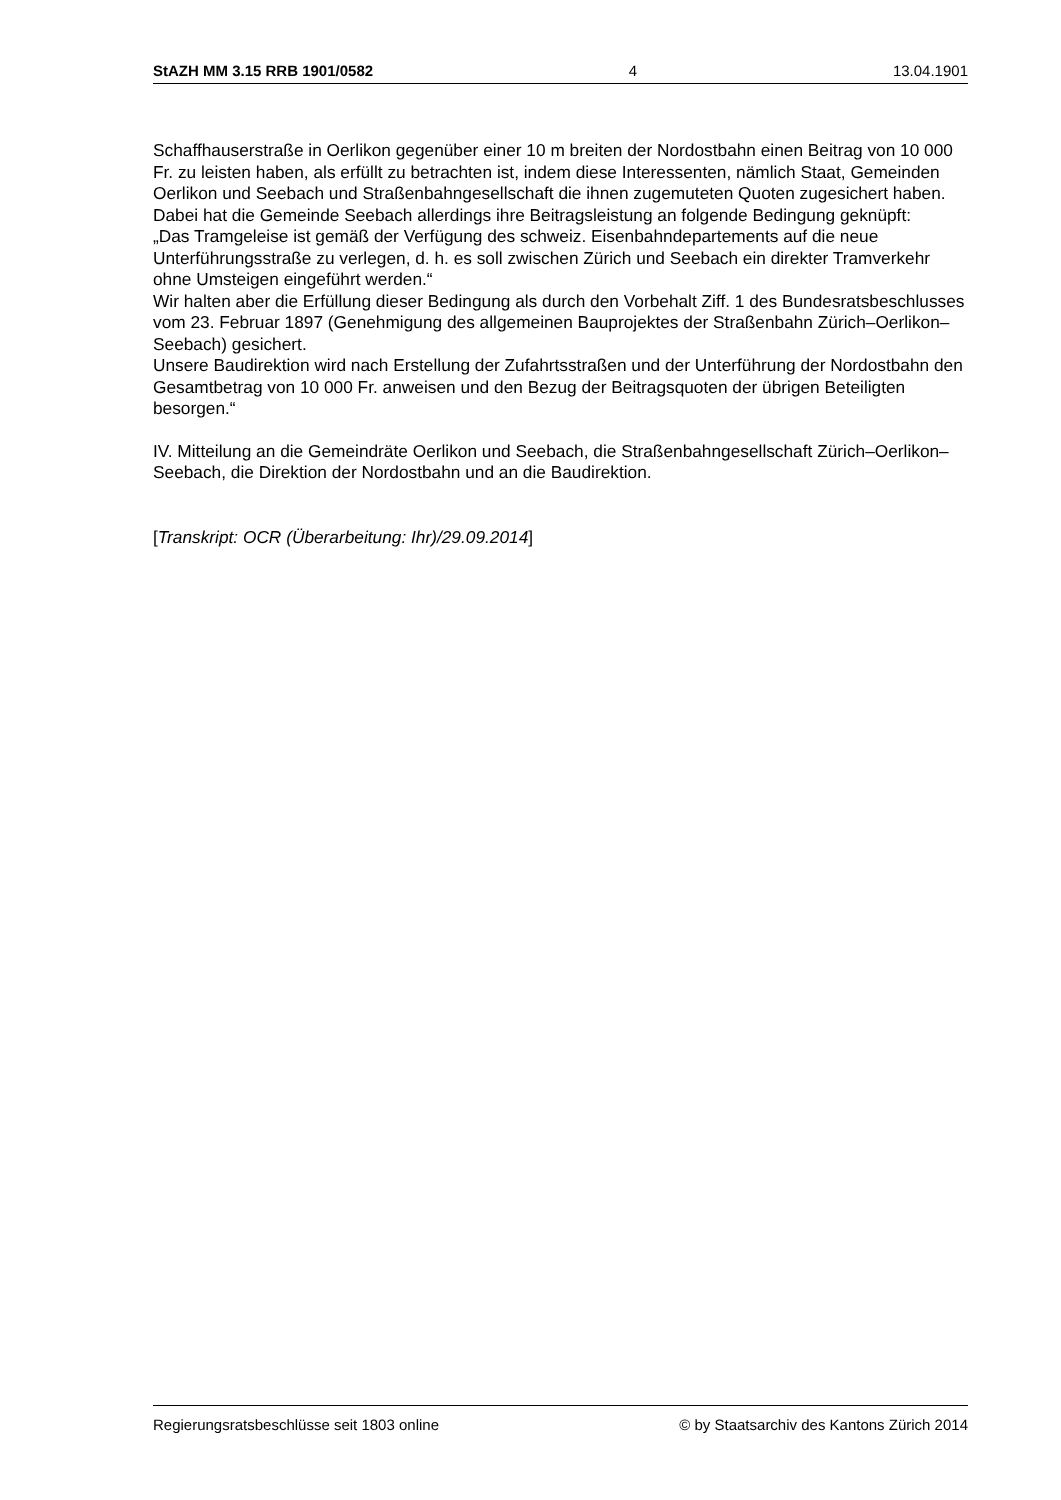StAZH MM 3.15 RRB 1901/0582 4 13.04.1901
Schaffhauserstraße in Oerlikon gegenüber einer 10 m breiten der Nordostbahn einen Beitrag von 10 000 Fr. zu leisten haben, als erfüllt zu betrachten ist, indem diese Interessenten, nämlich Staat, Gemeinden Oerlikon und Seebach und Straßenbahngesellschaft die ihnen zugemuteten Quoten zugesichert haben.
Dabei hat die Gemeinde Seebach allerdings ihre Beitragsleistung an folgende Bedingung geknüpft:
„Das Tramgeleise ist gemäß der Verfügung des schweiz. Eisenbahndepartements auf die neue Unterführungsstraße zu verlegen, d. h. es soll zwischen Zürich und Seebach ein direkter Tramverkehr ohne Umsteigen eingeführt werden.“
Wir halten aber die Erfüllung dieser Bedingung als durch den Vorbehalt Ziff. 1 des Bundesratsbeschlusses vom 23. Februar 1897 (Genehmigung des allgemeinen Bauprojektes der Straßenbahn Zürich–Oerlikon–Seebach) gesichert.
Unsere Baudirektion wird nach Erstellung der Zufahrtsstraßen und der Unterführung der Nordostbahn den Gesamtbetrag von 10 000 Fr. anweisen und den Bezug der Beitragsquoten der übrigen Beteiligten besorgen.“
IV. Mitteilung an die Gemeindräte Oerlikon und Seebach, die Straßenbahngesellschaft Zürich–Oerlikon–Seebach, die Direktion der Nordostbahn und an die Baudirektion.
[Transkript: OCR (Überarbeitung: Ihr)/29.09.2014]
Regierungsratsbeschlüsse seit 1803 online © by Staatsarchiv des Kantons Zürich 2014